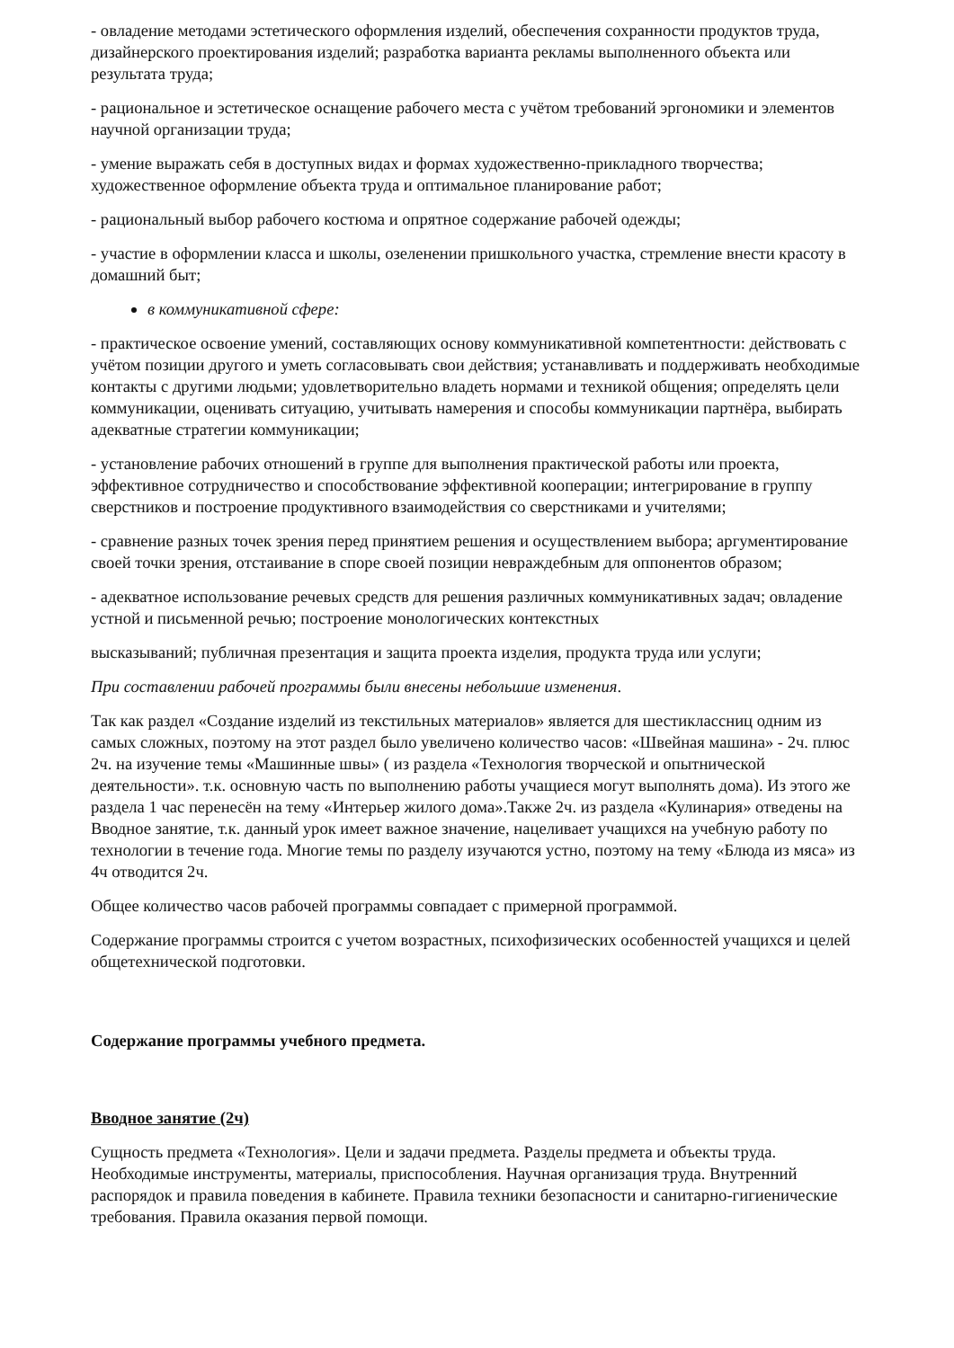- овладение методами эстетического оформления изделий, обеспечения сохранности продуктов труда, дизайнерского проектирования изделий; разработка варианта рекламы выполненного объекта или результата труда;
- рациональное и эстетическое оснащение рабочего места с учётом требований эргономики и элементов научной организации труда;
- умение выражать себя в доступных видах и формах художественно-прикладного творчества; художественное оформление объекта труда и оптимальное планирование работ;
- рациональный выбор рабочего костюма и опрятное содержание рабочей одежды;
- участие в оформлении класса и школы, озеленении пришкольного участка, стремление внести красоту в домашний быт;
в коммуникативной сфере:
- практическое освоение умений, составляющих основу коммуникативной компетентности: действовать с учётом позиции другого и уметь согласовывать свои действия; устанавливать и поддерживать необходимые контакты с другими людьми; удовлетворительно владеть нормами и техникой общения; определять цели коммуникации, оценивать ситуацию, учитывать намерения и способы коммуникации партнёра, выбирать адекватные стратегии коммуникации;
- установление рабочих отношений в группе для выполнения практической работы или проекта, эффективное сотрудничество и способствование эффективной кооперации; интегрирование в группу сверстников и построение продуктивного взаимодействия со сверстниками и учителями;
- сравнение разных точек зрения перед принятием решения и осуществлением выбора; аргументирование своей точки зрения, отстаивание в споре своей позиции невраждебным для оппонентов образом;
- адекватное использование речевых средств для решения различных коммуникативных задач; овладение устной и письменной речью; построение монологических контекстных
высказываний; публичная презентация и защита проекта изделия, продукта труда или услуги;
При составлении рабочей программы были внесены небольшие изменения.
Так как раздел «Создание изделий из текстильных материалов» является для шестиклассниц одним из самых сложных, поэтому на этот раздел было увеличено количество часов: «Швейная машина» - 2ч. плюс 2ч. на изучение темы «Машинные швы» ( из раздела «Технология творческой и опытнической деятельности». т.к. основную часть по выполнению работы учащиеся могут выполнять дома). Из этого же раздела 1 час перенесён на тему «Интерьер жилого дома».Также 2ч. из раздела «Кулинария» отведены на Вводное занятие, т.к. данный урок имеет важное значение, нацеливает учащихся на учебную работу по технологии в течение года. Многие темы по разделу изучаются устно, поэтому на тему «Блюда из мяса» из 4ч отводится 2ч.
Общее количество часов рабочей программы совпадает с примерной программой.
Содержание программы строится с учетом возрастных, психофизических особенностей учащихся и целей общетехнической подготовки.
Содержание программы учебного предмета.
Вводное занятие (2ч)
Сущность предмета «Технология». Цели и задачи предмета. Разделы предмета и объекты труда. Необходимые инструменты, материалы, приспособления. Научная организация труда. Внутренний распорядок и правила поведения в кабинете. Правила техники безопасности и санитарно-гигиенические требования. Правила оказания первой помощи.